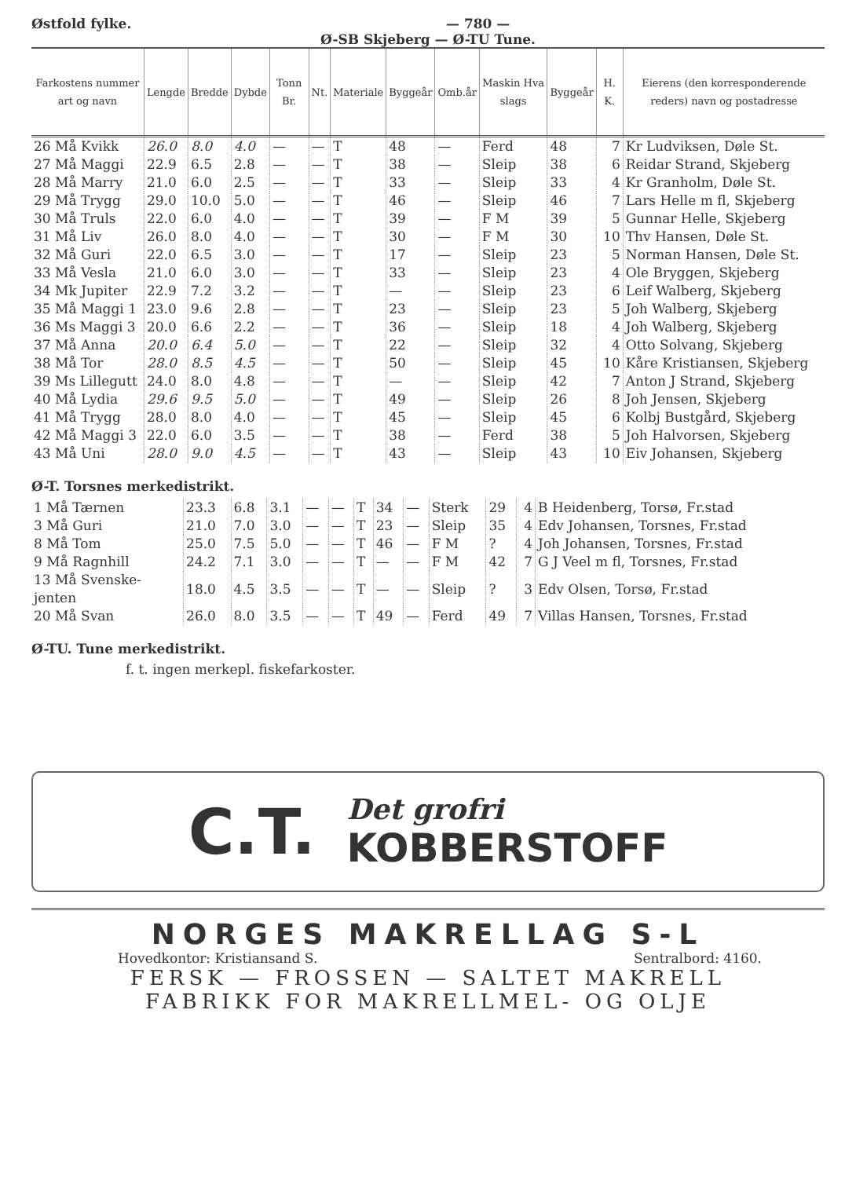Østfold fylke. — 780 —
Ø-SB Skjeberg — Ø-TU Tune.
| Farkostens nummer art og navn | Lengde | Bredde | Dybde | Tonn Br. | Nt. | Materiale | Byggeår | Omb.år | Maskin Hva slags | Byggeår | H. K. | Eierens (den korresponderende reders) navn og postadresse |
| --- | --- | --- | --- | --- | --- | --- | --- | --- | --- | --- | --- | --- |
| 26 Må Kvikk | 26.0 | 8.0 | 4.0 | — | — | T | 48 | — | Ferd | 48 | 7 | Kr Ludviksen, Døle St. |
| 27 Må Maggi | 22.9 | 6.5 | 2.8 | — | — | T | 38 | — | Sleip | 38 | 6 | Reidar Strand, Skjeberg |
| 28 Må Marry | 21.0 | 6.0 | 2.5 | — | — | T | 33 | — | Sleip | 33 | 4 | Kr Granholm, Døle St. |
| 29 Må Trygg | 29.0 | 10.0 | 5.0 | — | — | T | 46 | — | Sleip | 46 | 7 | Lars Helle m fl, Skjeberg |
| 30 Må Truls | 22.0 | 6.0 | 4.0 | — | — | T | 39 | — | F M | 39 | 5 | Gunnar Helle, Skjeberg |
| 31 Må Liv | 26.0 | 8.0 | 4.0 | — | — | T | 30 | — | F M | 30 | 10 | Thv Hansen, Døle St. |
| 32 Må Guri | 22.0 | 6.5 | 3.0 | — | — | T | 17 | — | Sleip | 23 | 5 | Norman Hansen, Døle St. |
| 33 Må Vesla | 21.0 | 6.0 | 3.0 | — | — | T | 33 | — | Sleip | 23 | 4 | Ole Bryggen, Skjeberg |
| 34 Mk Jupiter | 22.9 | 7.2 | 3.2 | — | — | T | — | — | Sleip | 23 | 6 | Leif Walberg, Skjeberg |
| 35 Må Maggi 1 | 23.0 | 9.6 | 2.8 | — | — | T | 23 | — | Sleip | 23 | 5 | Joh Walberg, Skjeberg |
| 36 Ms Maggi 3 | 20.0 | 6.6 | 2.2 | — | — | T | 36 | — | Sleip | 18 | 4 | Joh Walberg, Skjeberg |
| 37 Må Anna | 20.0 | 6.4 | 5.0 | — | — | T | 22 | — | Sleip | 32 | 4 | Otto Solvang, Skjeberg |
| 38 Må Tor | 28.0 | 8.5 | 4.5 | — | — | T | 50 | — | Sleip | 45 | 10 | Kåre Kristiansen, Skjeberg |
| 39 Ms Lillegutt | 24.0 | 8.0 | 4.8 | — | — | T | — | — | Sleip | 42 | 7 | Anton J Strand, Skjeberg |
| 40 Må Lydia | 29.6 | 9.5 | 5.0 | — | — | T | 49 | — | Sleip | 26 | 8 | Joh Jensen, Skjeberg |
| 41 Må Trygg | 28.0 | 8.0 | 4.0 | — | — | T | 45 | — | Sleip | 45 | 6 | Kolbj Bustgård, Skjeberg |
| 42 Må Maggi 3 | 22.0 | 6.0 | 3.5 | — | — | T | 38 | — | Ferd | 38 | 5 | Joh Halvorsen, Skjeberg |
| 43 Må Uni | 28.0 | 9.0 | 4.5 | — | — | T | 43 | — | Sleip | 43 | 10 | Eiv Johansen, Skjeberg |
Ø-T. Torsnes merkedistrikt.
| 1 Må Tærnen | 23.3 | 6.8 | 3.1 | — | — | T | 34 | — | Sterk | 29 | 4 | B Heidenberg, Torsø, Fr.stad |
| 3 Må Guri | 21.0 | 7.0 | 3.0 | — | — | T | 23 | — | Sleip | 35 | 4 | Edv Johansen, Torsnes, Fr.stad |
| 8 Må Tom | 25.0 | 7.5 | 5.0 | — | — | T | 46 | — | F M | ? | 4 | Joh Johansen, Torsnes, Fr.stad |
| 9 Må Ragnhill | 24.2 | 7.1 | 3.0 | — | — | T | — | — | F M | 42 | 7 | G J Veel m fl, Torsnes, Fr.stad |
| 13 Må Svenske- jenten | 18.0 | 4.5 | 3.5 | — | — | T | — | — | Sleip | ? | 3 | Edv Olsen, Torsø, Fr.stad |
| 20 Må Svan | 26.0 | 8.0 | 3.5 | — | — | T | 49 | — | Ferd | 49 | 7 | Villas Hansen, Torsnes, Fr.stad |
Ø-TU. Tune merkedistrikt.
f. t. ingen merkepl. fiskefarkoster.
C.T.
Det grofri
KOBBERSTOFF
NORGES MAKRELLAG S-L
Hovedkontor: Kristiansand S. Sentralbord: 4160.
FERSK — FROSSEN — SALTET MAKRELL
FABRIKK FOR MAKRELLMEL- OG OLJE